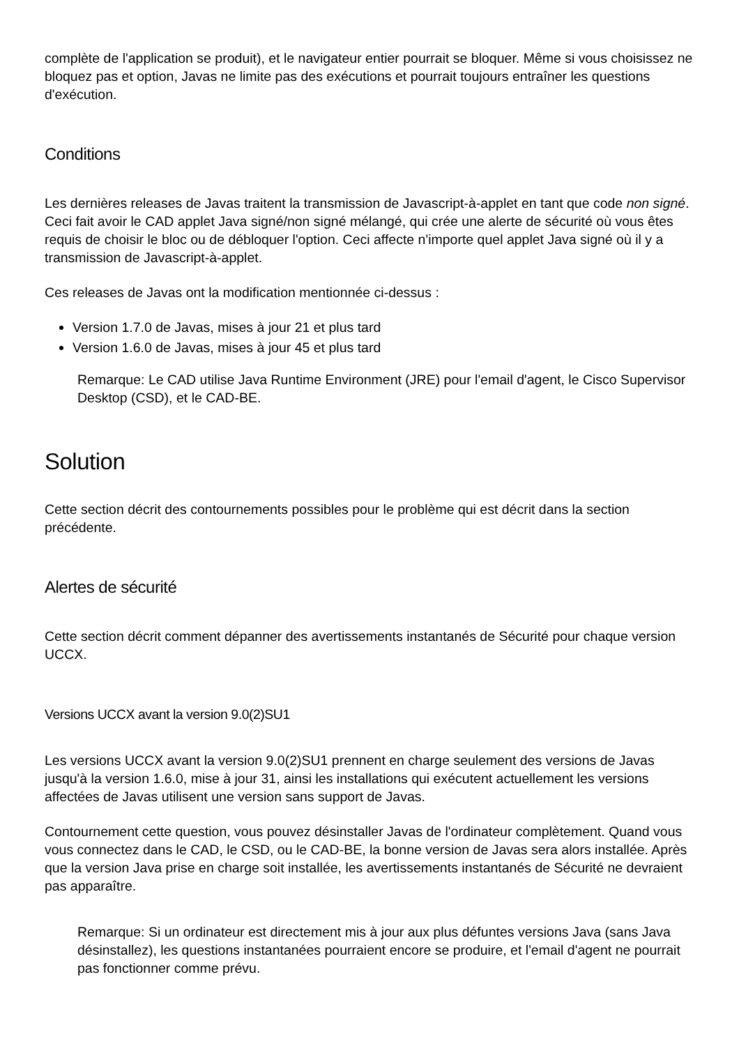complète de l'application se produit), et le navigateur entier pourrait se bloquer. Même si vous choisissez ne bloquez pas et option, Javas ne limite pas des exécutions et pourrait toujours entraîner les questions d'exécution.
Conditions
Les dernières releases de Javas traitent la transmission de Javascript-à-applet en tant que code non signé. Ceci fait avoir le CAD applet Java signé/non signé mélangé, qui crée une alerte de sécurité où vous êtes requis de choisir le bloc ou de débloquer l'option. Ceci affecte n'importe quel applet Java signé où il y a transmission de Javascript-à-applet.
Ces releases de Javas ont la modification mentionnée ci-dessus :
Version 1.7.0 de Javas, mises à jour 21 et plus tard
Version 1.6.0 de Javas, mises à jour 45 et plus tard
Remarque: Le CAD utilise Java Runtime Environment (JRE) pour l'email d'agent, le Cisco Supervisor Desktop (CSD), et le CAD-BE.
Solution
Cette section décrit des contournements possibles pour le problème qui est décrit dans la section précédente.
Alertes de sécurité
Cette section décrit comment dépanner des avertissements instantanés de Sécurité pour chaque version UCCX.
Versions UCCX avant la version 9.0(2)SU1
Les versions UCCX avant la version 9.0(2)SU1 prennent en charge seulement des versions de Javas jusqu'à la version 1.6.0, mise à jour 31, ainsi les installations qui exécutent actuellement les versions affectées de Javas utilisent une version sans support de Javas.
Contournement cette question, vous pouvez désinstaller Javas de l'ordinateur complètement. Quand vous vous connectez dans le CAD, le CSD, ou le CAD-BE, la bonne version de Javas sera alors installée. Après que la version Java prise en charge soit installée, les avertissements instantanés de Sécurité ne devraient pas apparaître.
Remarque: Si un ordinateur est directement mis à jour aux plus défuntes versions Java (sans Java désinstallez), les questions instantanées pourraient encore se produire, et l'email d'agent ne pourrait pas fonctionner comme prévu.